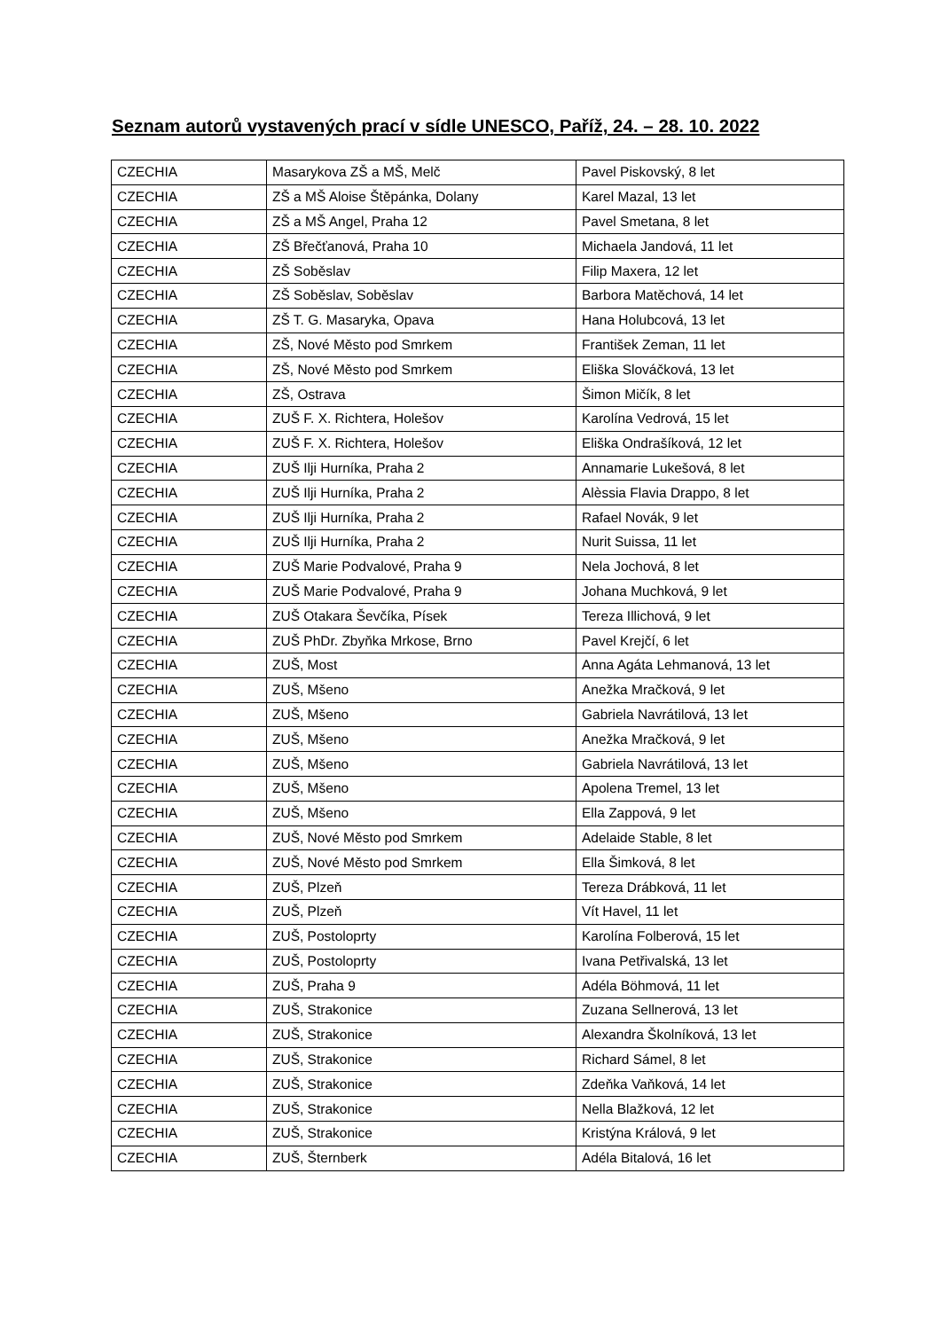Seznam autorů vystavených prací v sídle UNESCO, Paříž, 24. – 28. 10. 2022
| CZECHIA | Masarykova ZŠ a MŠ, Melč | Pavel Piskovský, 8 let |
| CZECHIA | ZŠ a MŠ Aloise Štěpánka, Dolany | Karel Mazal, 13 let |
| CZECHIA | ZŠ a MŠ Angel, Praha 12 | Pavel Smetana, 8 let |
| CZECHIA | ZŠ Břečťanová, Praha 10 | Michaela Jandová, 11 let |
| CZECHIA | ZŠ Soběslav | Filip Maxera, 12 let |
| CZECHIA | ZŠ Soběslav, Soběslav | Barbora Matěchová, 14 let |
| CZECHIA | ZŠ T. G. Masaryka, Opava | Hana Holubcová, 13 let |
| CZECHIA | ZŠ, Nové Město pod Smrkem | František Zeman, 11 let |
| CZECHIA | ZŠ, Nové Město pod Smrkem | Eliška Slováčková, 13 let |
| CZECHIA | ZŠ, Ostrava | Šimon Mičík, 8 let |
| CZECHIA | ZUŠ F. X. Richtera, Holešov | Karolína Vedrová, 15 let |
| CZECHIA | ZUŠ F. X. Richtera, Holešov | Eliška Ondrašíková, 12 let |
| CZECHIA | ZUŠ Ilji Hurníka, Praha 2 | Annamarie Lukešová, 8 let |
| CZECHIA | ZUŠ Ilji Hurníka, Praha 2 | Alèssia Flavia Drappo, 8 let |
| CZECHIA | ZUŠ Ilji Hurníka, Praha 2 | Rafael Novák, 9 let |
| CZECHIA | ZUŠ Ilji Hurníka, Praha 2 | Nurit Suissa, 11 let |
| CZECHIA | ZUŠ Marie Podvalové, Praha 9 | Nela Jochová, 8 let |
| CZECHIA | ZUŠ Marie Podvalové, Praha 9 | Johana Muchková, 9 let |
| CZECHIA | ZUŠ Otakara Ševčíka, Písek | Tereza Illichová, 9 let |
| CZECHIA | ZUŠ PhDr. Zbyňka Mrkose, Brno | Pavel Krejčí, 6 let |
| CZECHIA | ZUŠ, Most | Anna Agáta Lehmanová, 13 let |
| CZECHIA | ZUŠ, Mšeno | Anežka Mračková, 9 let |
| CZECHIA | ZUŠ, Mšeno | Gabriela Navrátilová, 13 let |
| CZECHIA | ZUŠ, Mšeno | Anežka Mračková, 9 let |
| CZECHIA | ZUŠ, Mšeno | Gabriela Navrátilová, 13 let |
| CZECHIA | ZUŠ, Mšeno | Apolena Tremel, 13 let |
| CZECHIA | ZUŠ, Mšeno | Ella Zappová, 9 let |
| CZECHIA | ZUŠ, Nové Město pod Smrkem | Adelaide Stable, 8 let |
| CZECHIA | ZUŠ, Nové Město pod Smrkem | Ella Šimková, 8 let |
| CZECHIA | ZUŠ, Plzeň | Tereza Drábková, 11 let |
| CZECHIA | ZUŠ, Plzeň | Vít Havel, 11 let |
| CZECHIA | ZUŠ, Postoloprty | Karolína Folberová, 15 let |
| CZECHIA | ZUŠ, Postoloprty | Ivana Petřivalská, 13 let |
| CZECHIA | ZUŠ, Praha 9 | Adéla Böhmová, 11 let |
| CZECHIA | ZUŠ, Strakonice | Zuzana Sellnerová, 13 let |
| CZECHIA | ZUŠ, Strakonice | Alexandra Školníková, 13 let |
| CZECHIA | ZUŠ, Strakonice | Richard Sámel, 8 let |
| CZECHIA | ZUŠ, Strakonice | Zdeňka Vaňková, 14 let |
| CZECHIA | ZUŠ, Strakonice | Nella Blažková, 12 let |
| CZECHIA | ZUŠ, Strakonice | Kristýna Králová, 9 let |
| CZECHIA | ZUŠ, Šternberk | Adéla Bitalová, 16 let |